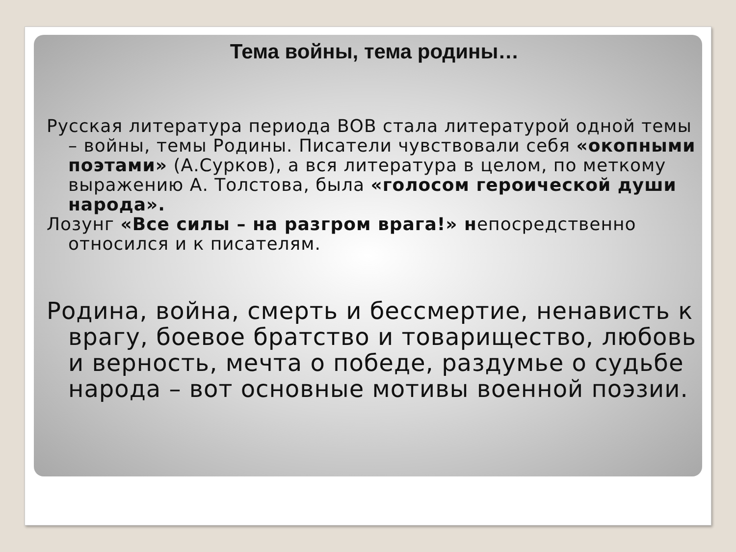Тема войны, тема родины…
Русская литература периода ВОВ стала литературой одной темы – войны, темы Родины. Писатели чувствовали себя «окопными поэтами» (А.Сурков), а вся литература в целом, по меткому выражению А. Толстова, была «голосом героической души народа».
Лозунг «Все силы – на разгром врага!» непосредственно относился и к писателям.
Родина, война, смерть и бессмертие, ненависть к врагу, боевое братство и товарищество, любовь и верность, мечта о победе, раздумье о судьбе народа – вот основные мотивы военной поэзии.